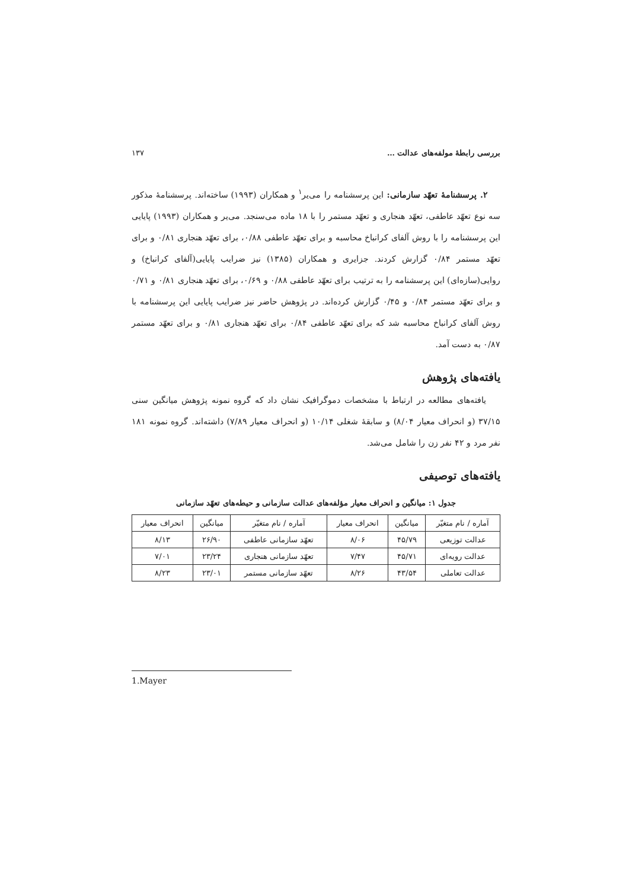بررسی رابطهٔ مولفه‌های عدالت … ۱۳۷
۲. پرسشنامهٔ تعهّد سازمانی: این پرسشنامه را می‌یر<sup>۱</sup> و همکاران (۱۹۹۳) ساخته‌اند. پرسشنامهٔ مذکور سه نوع تعهّد عاطفی، تعهّد هنجاری و تعهّد مستمر را با ۱۸ ماده می‌سنجد. می‌یر و همکاران (۱۹۹۳) پایایی این پرسشنامه را با روش آلفای کرانباخ محاسبه و برای تعهّد عاطفی ۰/۸۸، برای تعهّد هنجاری ۰/۸۱ و برای تعهّد مستمر ۰/۸۴ گزارش کردند. جزایری و همکاران (۱۳۸۵) نیز ضرایب پایایی(آلفای کرانباخ) و روایی(سازه‌ای) این پرسشنامه را به ترتیب برای تعهّد عاطفی ۰/۸۸ و ۰/۶۹، برای تعهّد هنجاری ۰/۸۱ و ۰/۷۱ و برای تعهّد مستمر ۰/۸۴ و ۰/۴۵ گزارش کرده‌اند. در پژوهش حاضر نیز ضرایب پایایی این پرسشنامه با روش آلفای کرانباخ محاسبه شد که برای تعهّد عاطفی ۰/۸۴ برای تعهّد هنجاری ۰/۸۱ و برای تعهّد مستمر ۰/۸۷ به دست آمد.
یافته‌های پژوهش
یافته‌های مطالعه در ارتباط با مشخصات دموگرافیک نشان داد که گروه نمونه پژوهش میانگین سنی ۳۷/۱۵ (و انحراف معیار ۸/۰۴) و سابقهٔ شغلی ۱۰/۱۴ (و انحراف معیار ۷/۸۹) داشته‌اند. گروه نمونه ۱۸۱ نفر مرد و ۴۲ نفر زن را شامل می‌شد.
یافته‌های توصیفی
جدول ۱: میانگین و انحراف معیار مؤلفه‌های عدالت سازمانی و حیطه‌های تعهّد سازمانی
| آماره / نام متغیّر | میانگین | انحراف معیار | آماره / نام متغیّر | میانگین | انحراف معیار |
| --- | --- | --- | --- | --- | --- |
| عدالت توزیعی | ۴۵/۷۹ | ۸/۰۶ | تعهّد سازمانی عاطفی | ۲۶/۹۰ | ۸/۱۳ |
| عدالت رویه‌ای | ۴۵/۷۱ | ۷/۴۷ | تعهّد سازمانی هنجاری | ۲۳/۲۴ | ۷/۰۱ |
| عدالت تعاملی | ۴۳/۵۴ | ۸/۲۶ | تعهّد سازمانی مستمر | ۲۳/۰۱ | ۸/۲۳ |
1.Mayer